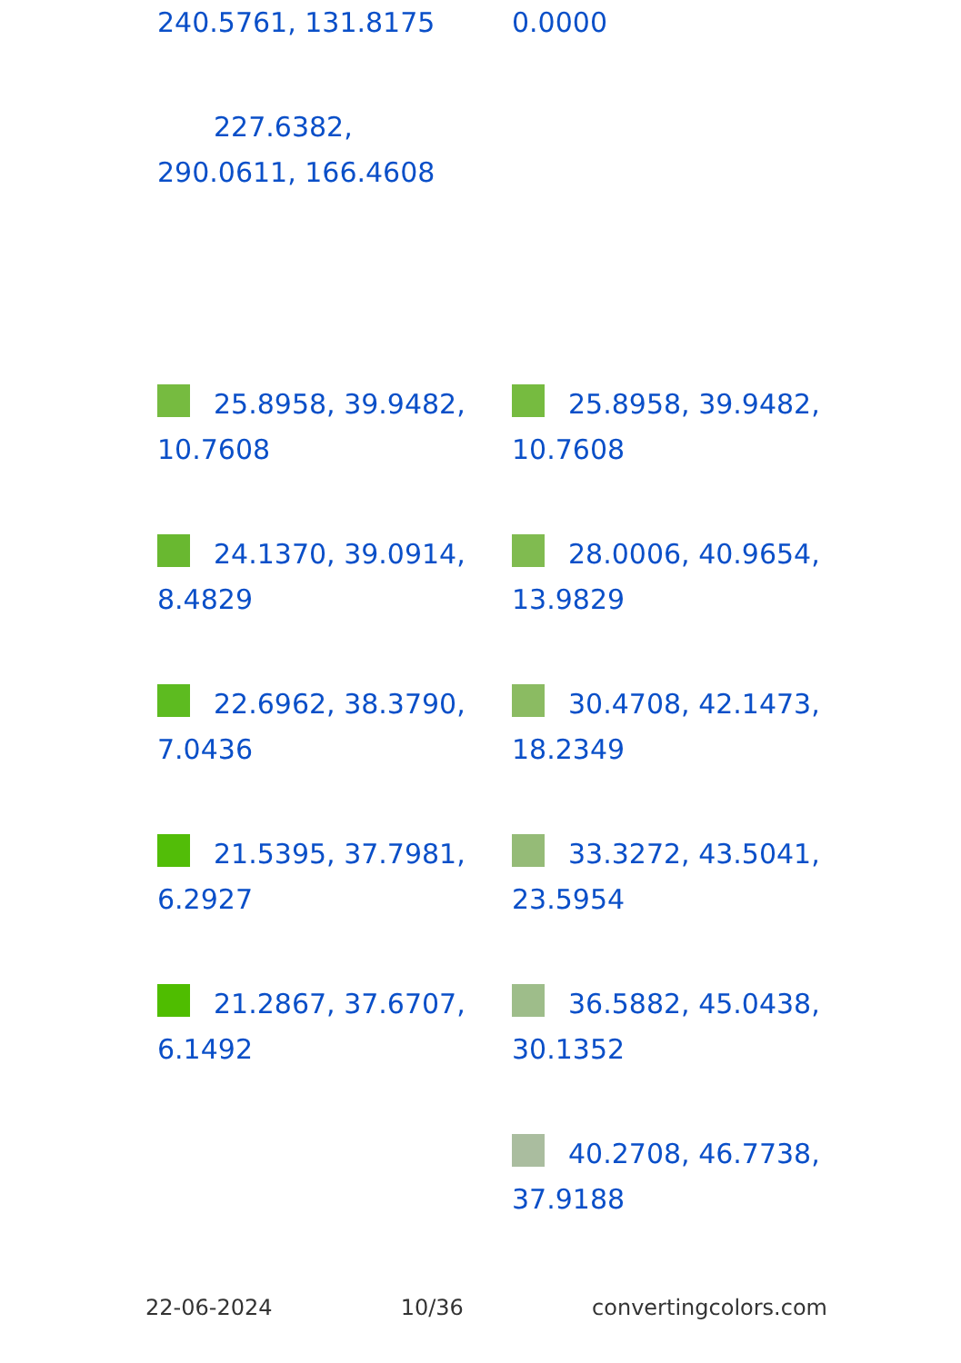240.5761, 131.8175 0.0000
227.6382,
290.0611, 166.4608
25.8958, 39.9482,
10.7608
25.8958, 39.9482,
10.7608
24.1370, 39.0914,
8.4829
28.0006, 40.9654,
13.9829
22.6962, 38.3790,
7.0436
30.4708, 42.1473,
18.2349
21.5395, 37.7981,
6.2927
33.3272, 43.5041,
23.5954
21.2867, 37.6707,
6.1492
36.5882, 45.0438,
30.1352
40.2708, 46.7738,
37.9188
22-06-2024 10/36 convertingcolors.com